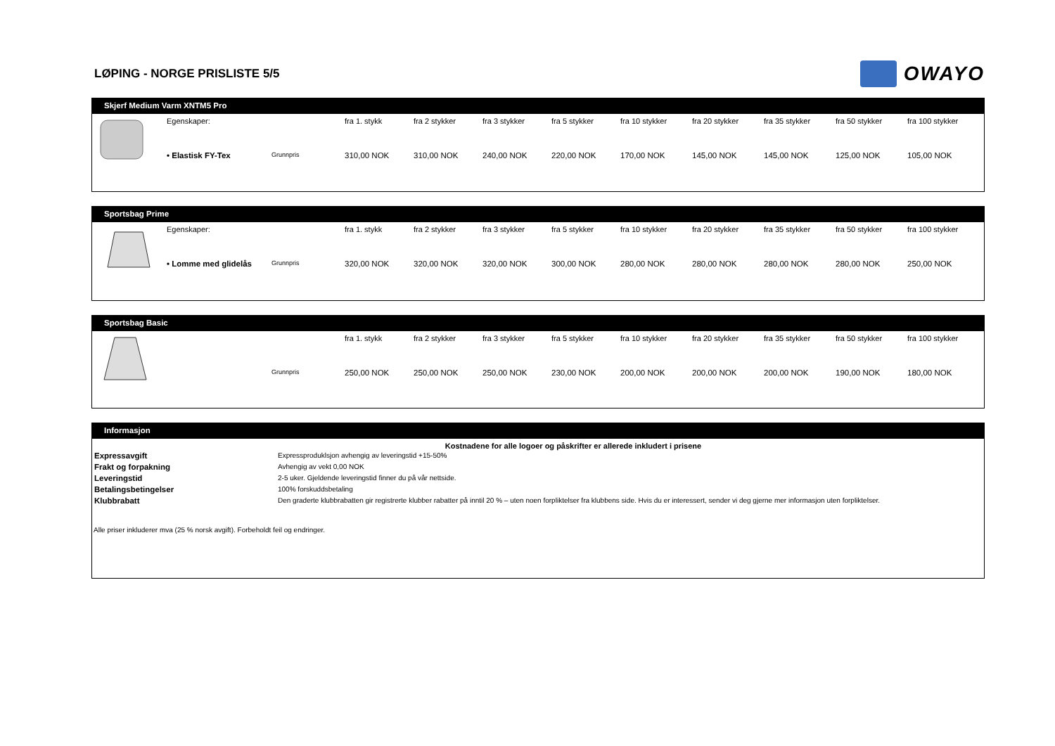LØPING - NORGE PRISLISTE 5/5
OWAYO
Skjerf Medium Varm XNTM5 Pro
| | Egenskaper: | | fra 1. stykk | fra 2 stykker | fra 3 stykker | fra 5 stykker | fra 10 stykker | fra 20 stykker | fra 35 stykker | fra 50 stykker | fra 100 stykker |
| | • Elastisk FY-Tex | Grunnpris | 310,00 NOK | 310,00 NOK | 240,00 NOK | 220,00 NOK | 170,00 NOK | 145,00 NOK | 145,00 NOK | 125,00 NOK | 105,00 NOK |
Sportsbag Prime
| | Egenskaper: | | fra 1. stykk | fra 2 stykker | fra 3 stykker | fra 5 stykker | fra 10 stykker | fra 20 stykker | fra 35 stykker | fra 50 stykker | fra 100 stykker |
| | • Lomme med glidelås | Grunnpris | 320,00 NOK | 320,00 NOK | 320,00 NOK | 300,00 NOK | 280,00 NOK | 280,00 NOK | 280,00 NOK | 280,00 NOK | 250,00 NOK |
Sportsbag Basic
| | | | fra 1. stykk | fra 2 stykker | fra 3 stykker | fra 5 stykker | fra 10 stykker | fra 20 stykker | fra 35 stykker | fra 50 stykker | fra 100 stykker |
| | | Grunnpris | 250,00 NOK | 250,00 NOK | 250,00 NOK | 230,00 NOK | 200,00 NOK | 200,00 NOK | 200,00 NOK | 190,00 NOK | 180,00 NOK |
Informasjon
Kostnadene for alle logoer og påskrifter er allerede inkludert i prisene
| Expressavgift | Expressproduklsjon avhengig av leveringstid +15-50% |
| Frakt og forpakning | Avhengig av vekt 0,00 NOK |
| Leveringstid | 2-5 uker. Gjeldende leveringstid finner du på vår nettside. |
| Betalingsbetingelser | 100% forskuddsbetaling |
| Klubbrabatt | Den graderte klubbrabatten gir registrerte klubber rabatter på inntil 20 % – uten noen forpliktelser fra klubbens side. Hvis du er interessert, sender vi deg gjerne mer informasjon uten forpliktelser. |
Alle priser inkluderer mva (25 % norsk avgift). Forbeholdt feil og endringer.